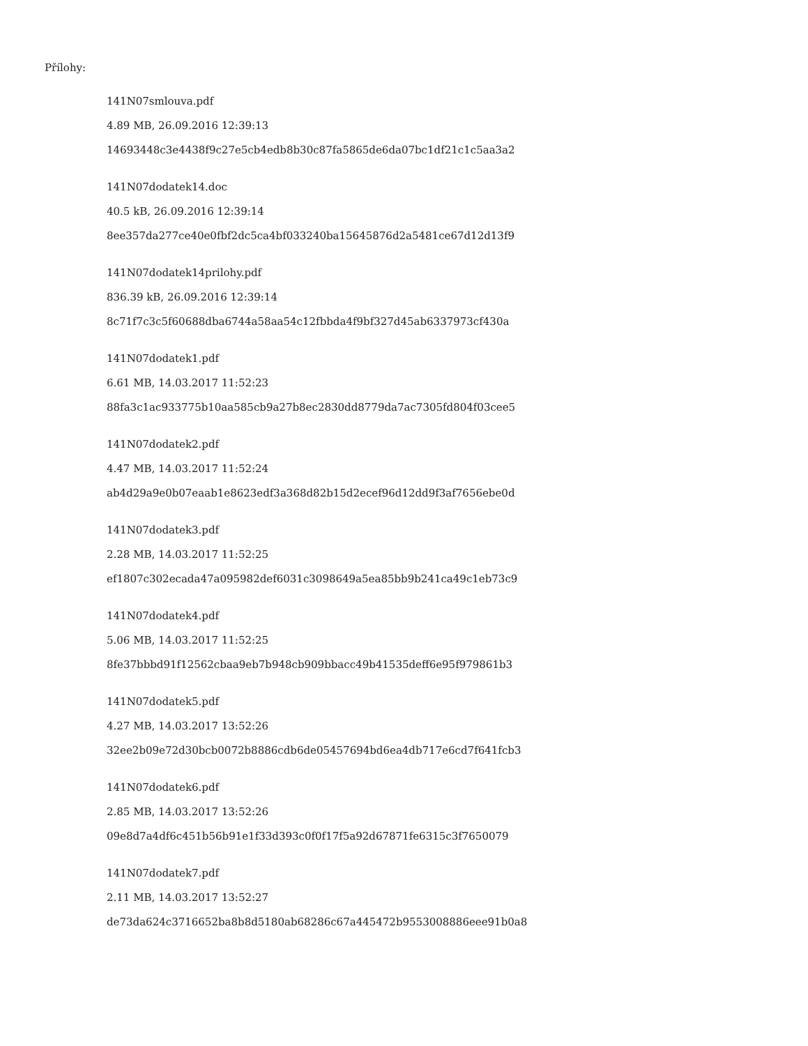Přílohy:
141N07smlouva.pdf
4.89 MB, 26.09.2016 12:39:13
14693448c3e4438f9c27e5cb4edb8b30c87fa5865de6da07bc1df21c1c5aa3a2
141N07dodatek14.doc
40.5 kB, 26.09.2016 12:39:14
8ee357da277ce40e0fbf2dc5ca4bf033240ba15645876d2a5481ce67d12d13f9
141N07dodatek14prilohy.pdf
836.39 kB, 26.09.2016 12:39:14
8c71f7c3c5f60688dba6744a58aa54c12fbbda4f9bf327d45ab6337973cf430a
141N07dodatek1.pdf
6.61 MB, 14.03.2017 11:52:23
88fa3c1ac933775b10aa585cb9a27b8ec2830dd8779da7ac7305fd804f03cee5
141N07dodatek2.pdf
4.47 MB, 14.03.2017 11:52:24
ab4d29a9e0b07eaab1e8623edf3a368d82b15d2ecef96d12dd9f3af7656ebe0d
141N07dodatek3.pdf
2.28 MB, 14.03.2017 11:52:25
ef1807c302ecada47a095982def6031c3098649a5ea85bb9b241ca49c1eb73c9
141N07dodatek4.pdf
5.06 MB, 14.03.2017 11:52:25
8fe37bbbd91f12562cbaa9eb7b948cb909bbacc49b41535deff6e95f979861b3
141N07dodatek5.pdf
4.27 MB, 14.03.2017 13:52:26
32ee2b09e72d30bcb0072b8886cdb6de05457694bd6ea4db717e6cd7f641fcb3
141N07dodatek6.pdf
2.85 MB, 14.03.2017 13:52:26
09e8d7a4df6c451b56b91e1f33d393c0f0f17f5a92d67871fe6315c3f7650079
141N07dodatek7.pdf
2.11 MB, 14.03.2017 13:52:27
de73da624c3716652ba8b8d5180ab68286c67a445472b9553008886eee91b0a8